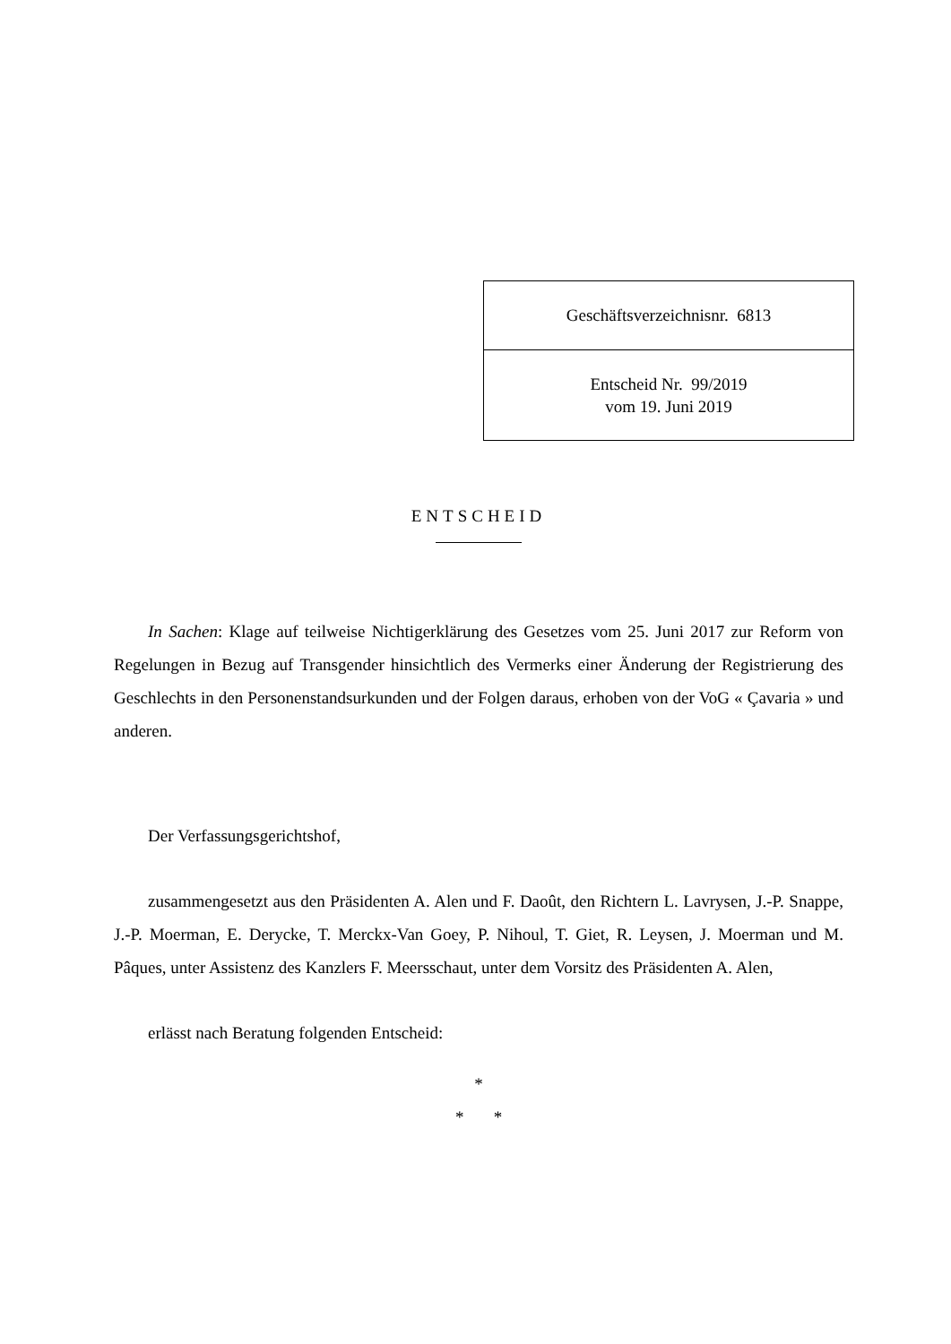| Geschäftsverzeichnisnr. 6813 |
| Entscheid Nr. 99/2019 vom 19. Juni 2019 |
ENTSCHEID
In Sachen: Klage auf teilweise Nichtigerklärung des Gesetzes vom 25. Juni 2017 zur Reform von Regelungen in Bezug auf Transgender hinsichtlich des Vermerks einer Änderung der Registrierung des Geschlechts in den Personenstandsurkunden und der Folgen daraus, erhoben von der VoG « Çavaria » und anderen.
Der Verfassungsgerichtshof,
zusammengesetzt aus den Präsidenten A. Alen und F. Daoût, den Richtern L. Lavrysen, J.-P. Snappe, J.-P. Moerman, E. Derycke, T. Merckx-Van Goey, P. Nihoul, T. Giet, R. Leysen, J. Moerman und M. Pâques, unter Assistenz des Kanzlers F. Meersschaut, unter dem Vorsitz des Präsidenten A. Alen,
erlässt nach Beratung folgenden Entscheid:
*
* *